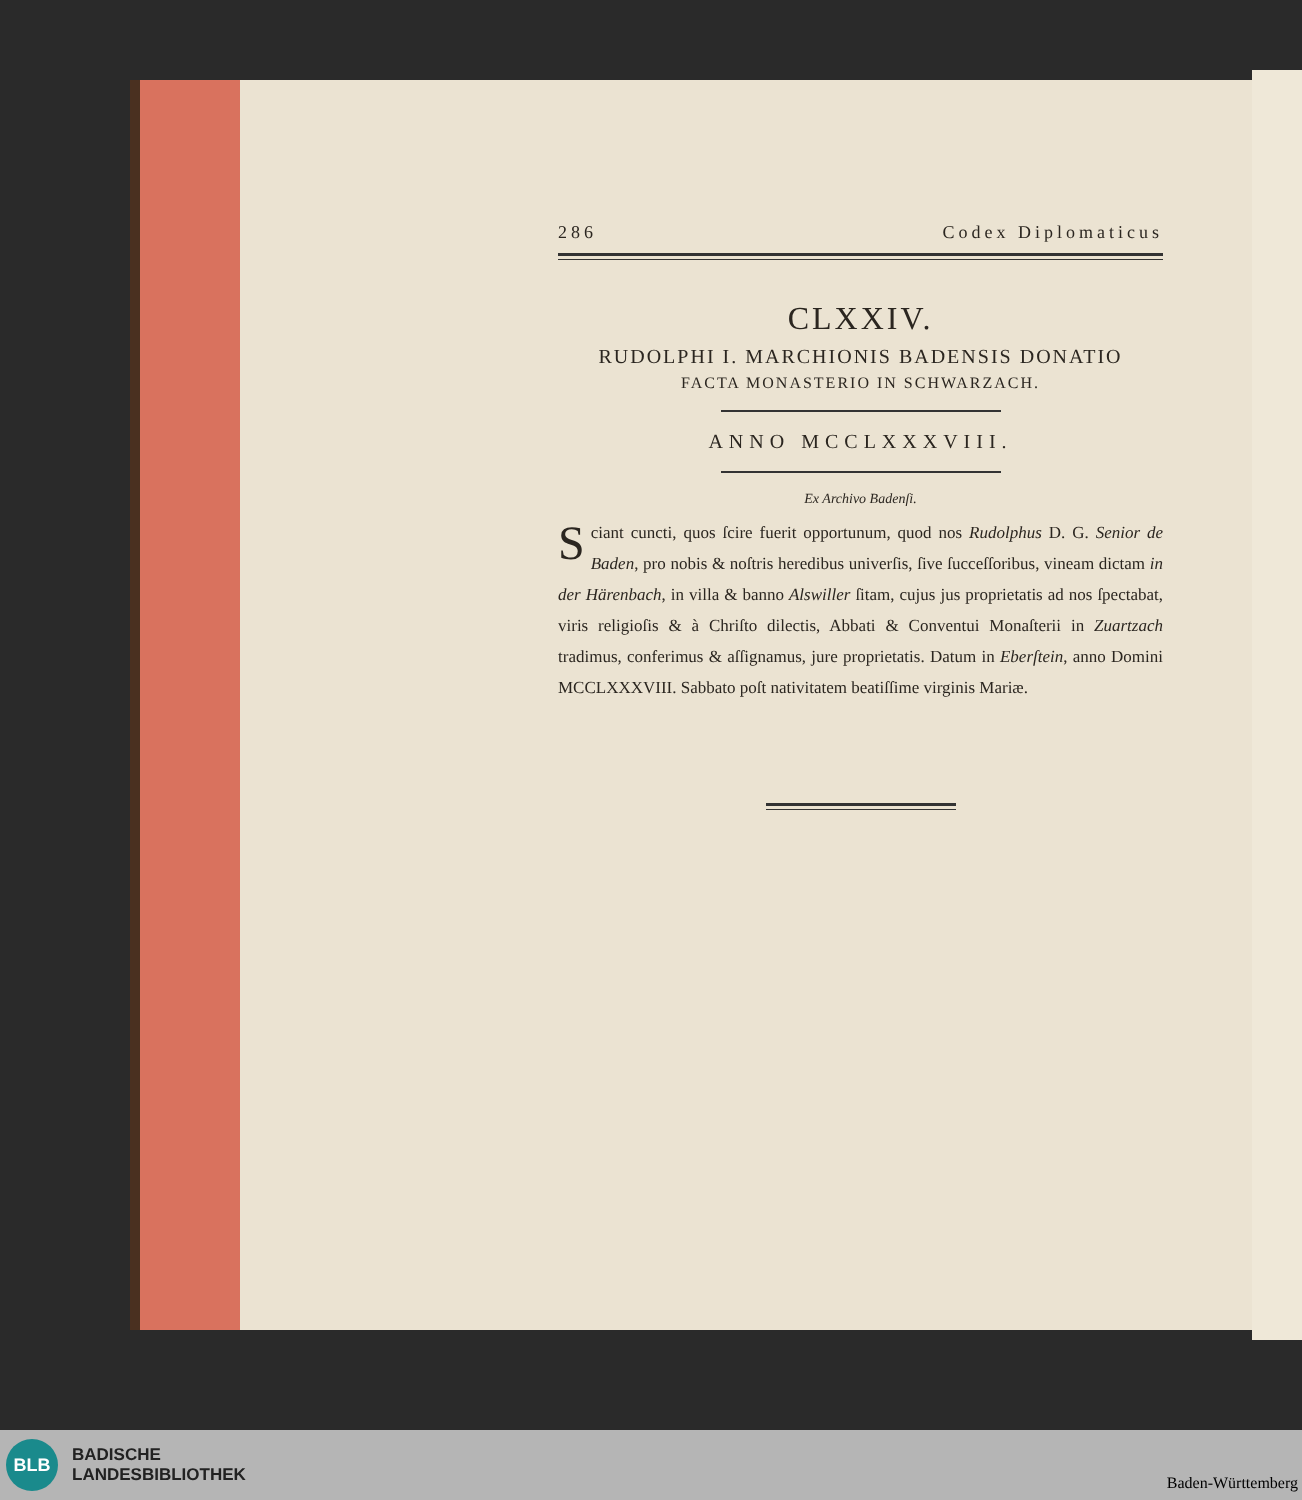286 Codex Diplomaticus
CLXXIV.
RUDOLPHI I. MARCHIONIS BADENSIS DONATIO
FACTA MONASTERIO IN SCHWARZACH.
ANNO MCCLXXXVIII.
Ex Archivo Badenſi.
Sciant cuncti, quos ſcire fuerit opportunum, quod nos Rudolphus D. G. Senior de Baden, pro nobis & noſtris heredibus univerſis, ſive ſucceſſoribus, vineam dictam in der Härenbach, in villa & banno Alswiller ſitam, cujus jus proprietatis ad nos ſpectabat, viris religioſis & à Chriſto dilectis, Abbati & Conventui Monaſterii in Zuartzach tradimus, conferimus & aſſignamus, jure proprietatis. Datum in Eberſtein, anno Domini MCCLXXXVIII. Sabbato poſt nativitatem beatiſſime virginis Mariæ.
BLB
BADISCHE
LANDESBIBLIOTHEK
Baden-Württemberg